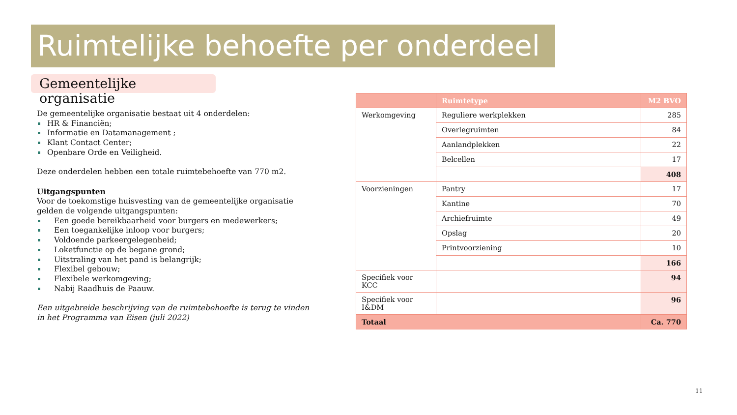Ruimtelijke behoefte per onderdeel
Gemeentelijke organisatie
De gemeentelijke organisatie bestaat uit 4 onderdelen:
HR & Financiën;
Informatie en Datamanagement ;
Klant Contact Center;
Openbare Orde en Veiligheid.
Deze onderdelen hebben een totale ruimtebehoefte van 770 m2.
Uitgangspunten
Voor de toekomstige huisvesting van de gemeentelijke organisatie gelden de volgende uitgangspunten:
Een goede bereikbaarheid voor burgers en medewerkers;
Een toegankelijke inloop voor burgers;
Voldoende parkeergelegenheid;
Loketfunctie op de begane grond;
Uitstraling van het pand is belangrijk;
Flexibel gebouw;
Flexibele werkomgeving;
Nabij Raadhuis de Paauw.
Een uitgebreide beschrijving van de ruimtebehoefte is terug te vinden in het Programma van Eisen (juli 2022)
| | Ruimtetype | M2 BVO |
| --- | --- | --- |
| Werkomgeving | Reguliere werkplekken | 285 |
| | Overlegruimten | 84 |
| | Aanlandplekken | 22 |
| | Belcellen | 17 |
| | | 408 |
| Voorzieningen | Pantry | 17 |
| | Kantine | 70 |
| | Archiefruimte | 49 |
| | Opslag | 20 |
| | Printvoorziening | 10 |
| | | 166 |
| Specifiek voor KCC | | 94 |
| Specifiek voor I&DM | | 96 |
| Totaal | | Ca. 770 |
11